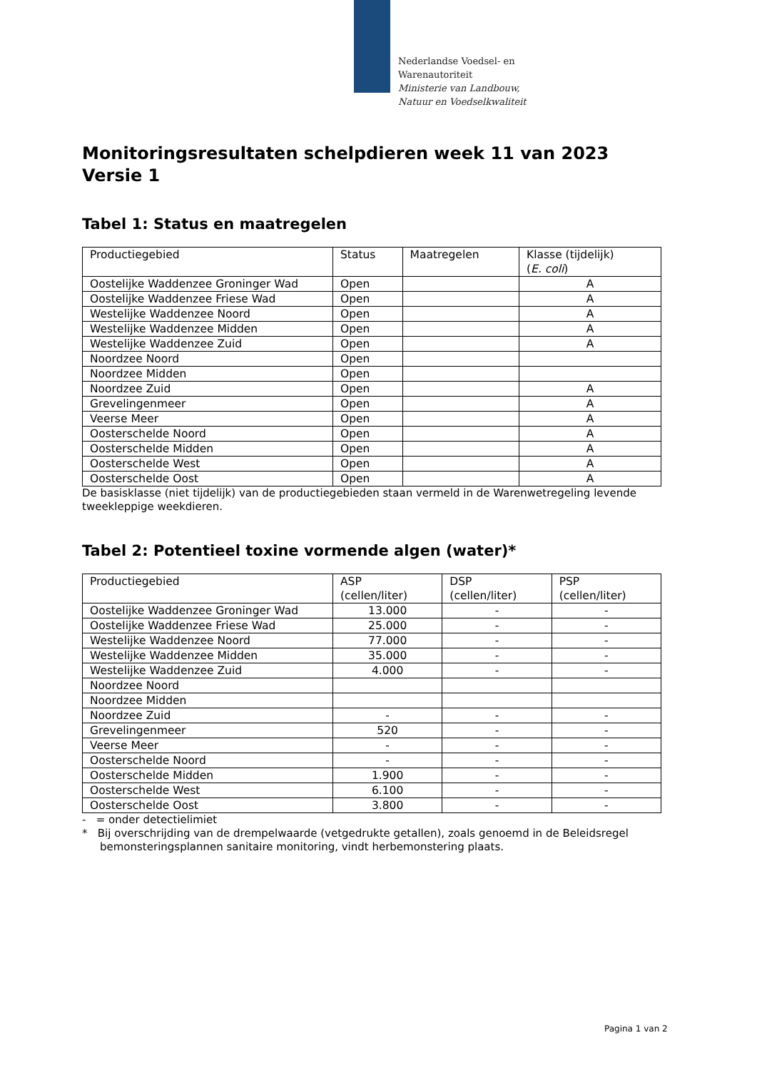Nederlandse Voedsel- en
Warenautoriteit
Ministerie van Landbouw,
Natuur en Voedselkwaliteit
Monitoringsresultaten schelpdieren week 11 van 2023
Versie 1
Tabel 1: Status en maatregelen
| Productiegebied | Status | Maatregelen | Klasse (tijdelijk) ( E. coli ) |
| Oostelijke Waddenzee Groninger Wad | Open | | A |
| Oostelijke Waddenzee Friese Wad | Open | | A |
| Westelijke Waddenzee Noord | Open | | A |
| Westelijke Waddenzee Midden | Open | | A |
| Westelijke Waddenzee Zuid | Open | | A |
| Noordzee Noord | Open | | |
| Noordzee Midden | Open | | |
| Noordzee Zuid | Open | | A |
| Grevelingenmeer | Open | | A |
| Veerse Meer | Open | | A |
| Oosterschelde Noord | Open | | A |
| Oosterschelde Midden | Open | | A |
| Oosterschelde West | Open | | A |
| Oosterschelde Oost | Open | | A |
De basisklasse (niet tijdelijk) van de productiegebieden staan vermeld in de Warenwetregeling levende tweekleppige weekdieren.
Tabel 2: Potentieel toxine vormende algen (water)*
| Productiegebied | ASP (cellen/liter) | DSP (cellen/liter) | PSP (cellen/liter) |
| Oostelijke Waddenzee Groninger Wad | 13.000 | - | - |
| Oostelijke Waddenzee Friese Wad | 25.000 | - | - |
| Westelijke Waddenzee Noord | 77.000 | - | - |
| Westelijke Waddenzee Midden | 35.000 | - | - |
| Westelijke Waddenzee Zuid | 4.000 | - | - |
| Noordzee Noord | | | |
| Noordzee Midden | | | |
| Noordzee Zuid | - | - | - |
| Grevelingenmeer | 520 | - | - |
| Veerse Meer | - | - | - |
| Oosterschelde Noord | - | - | - |
| Oosterschelde Midden | 1.900 | - | - |
| Oosterschelde West | 6.100 | - | - |
| Oosterschelde Oost | 3.800 | - | - |
- = onder detectielimiet
* Bij overschrijding van de drempelwaarde (vetgedrukte getallen), zoals genoemd in de Beleidsregel bemonsteringsplannen sanitaire monitoring, vindt herbemonstering plaats.
Pagina 1 van 2